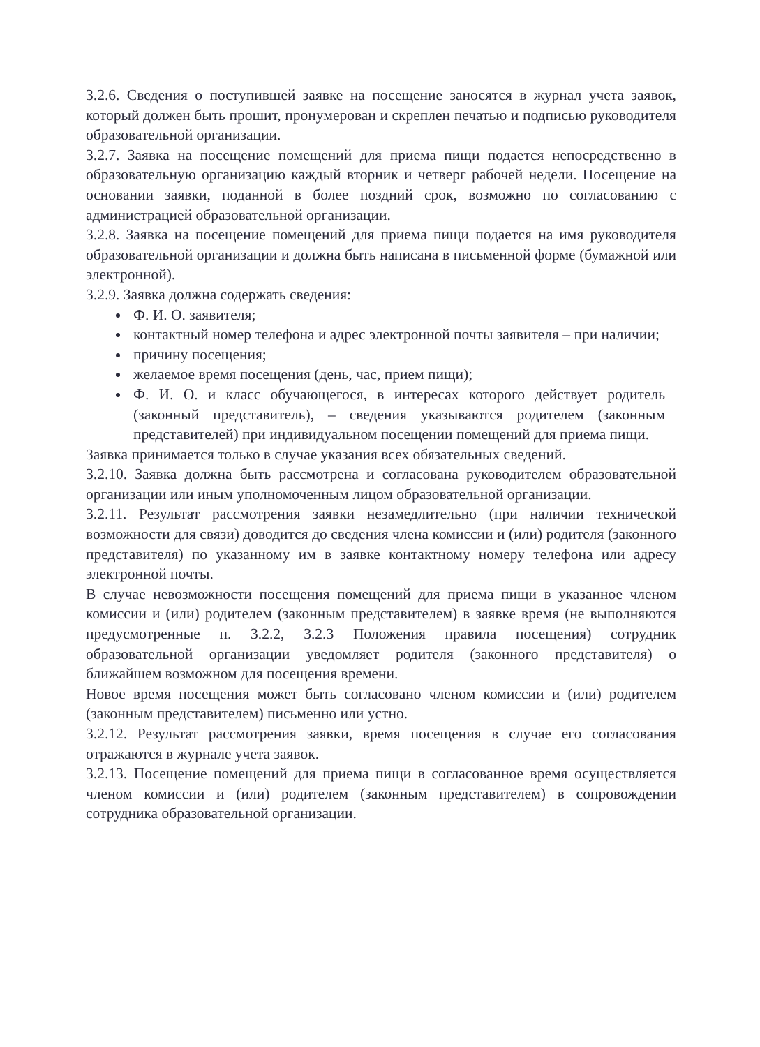3.2.6. Сведения о поступившей заявке на посещение заносятся в журнал учета заявок, который должен быть прошит, пронумерован и скреплен печатью и подписью руководителя образовательной организации.
3.2.7. Заявка на посещение помещений для приема пищи подается непосредственно в образовательную организацию каждый вторник и четверг рабочей недели. Посещение на основании заявки, поданной в более поздний срок, возможно по согласованию с администрацией образовательной организации.
3.2.8. Заявка на посещение помещений для приема пищи подается на имя руководителя образовательной организации и должна быть написана в письменной форме (бумажной или электронной).
3.2.9. Заявка должна содержать сведения:
Ф. И. О. заявителя;
контактный номер телефона и адрес электронной почты заявителя – при наличии;
причину посещения;
желаемое время посещения (день, час, прием пищи);
Ф. И. О. и класс обучающегося, в интересах которого действует родитель (законный представитель), – сведения указываются родителем (законным представителей) при индивидуальном посещении помещений для приема пищи.
Заявка принимается только в случае указания всех обязательных сведений.
3.2.10. Заявка должна быть рассмотрена и согласована руководителем образовательной организации или иным уполномоченным лицом образовательной организации.
3.2.11. Результат рассмотрения заявки незамедлительно (при наличии технической возможности для связи) доводится до сведения члена комиссии и (или) родителя (законного представителя) по указанному им в заявке контактному номеру телефона или адресу электронной почты.
В случае невозможности посещения помещений для приема пищи в указанное членом комиссии и (или) родителем (законным представителем) в заявке время (не выполняются предусмотренные п. 3.2.2, 3.2.3 Положения правила посещения) сотрудник образовательной организации уведомляет родителя (законного представителя) о ближайшем возможном для посещения времени.
Новое время посещения может быть согласовано членом комиссии и (или) родителем (законным представителем) письменно или устно.
3.2.12. Результат рассмотрения заявки, время посещения в случае его согласования отражаются в журнале учета заявок.
3.2.13. Посещение помещений для приема пищи в согласованное время осуществляется членом комиссии и (или) родителем (законным представителем) в сопровождении сотрудника образовательной организации.